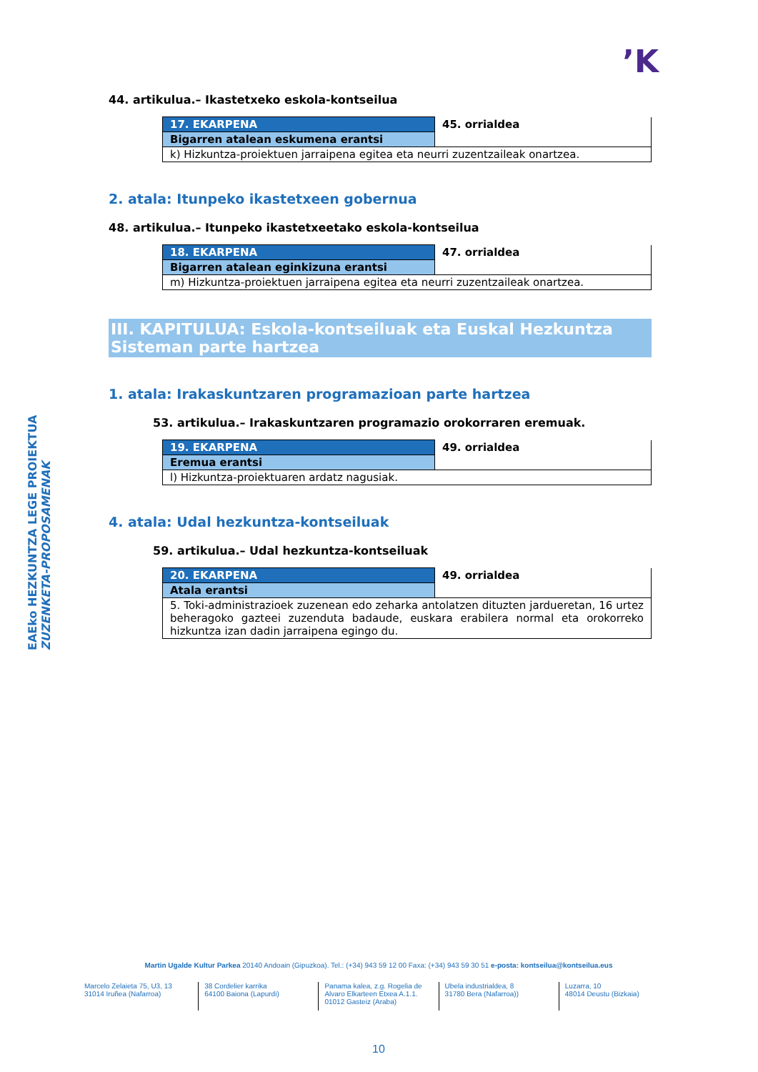’K
44. artikulua.– Ikastetxeko eskola-kontseilua
| 17. EKARPENA | 45. orrialdea |
| Bigarren atalean eskumena erantsi | |
| k) Hizkuntza-proiektuen jarraipena egitea eta neurri zuzentzaileak onartzea. | |
2. atala: Itunpeko ikastetxeen gobernua
48. artikulua.– Itunpeko ikastetxeetako eskola-kontseilua
| 18. EKARPENA | 47. orrialdea |
| Bigarren atalean eginkizuna erantsi | |
| m) Hizkuntza-proiektuen jarraipena egitea eta neurri zuzentzaileak onartzea. | |
III. KAPITULUA: Eskola-kontseiluak eta Euskal Hezkuntza Sisteman parte hartzea
1. atala: Irakaskuntzaren programazioan parte hartzea
53. artikulua.– Irakaskuntzaren programazio orokorraren eremuak.
| 19. EKARPENA | 49. orrialdea |
| Eremua erantsi | |
| l) Hizkuntza-proiektuaren ardatz nagusiak. | |
4. atala: Udal hezkuntza-kontseiluak
59. artikulua.– Udal hezkuntza-kontseiluak
| 20. EKARPENA | 49. orrialdea |
| Atala erantsi | |
| 5. Toki-administrazioek zuzenean edo zeharka antolatzen dituzten jardueretan, 16 urtez beheragoko gazteei zuzenduta badaude, euskara erabilera normal eta orokorreko hizkuntza izan dadin jarraipena egingo du. | |
EAEko HEZKUNTZA LEGE PROIEKTUA
ZUZENKETA-PROPOSAMENAK
Martin Ugalde Kultur Parkea 20140 Andoain (Gipuzkoa). Tel.: (+34) 943 59 12 00 Faxa: (+34) 943 59 30 51 e-posta: kontseilua@kontseilua.eus
Marcelo Zelaieta 75, U3, 13
31014 Iruñea (Nafarroa)
38 Cordelier karrika
64100 Baiona (Lapurdi)
Panama kalea, z.g. Rogelia de Alvaro Elkarteen Etxea A.1.1.
01012 Gasteiz (Araba)
Ubela industrialdea, 8
31780 Bera (Nafarroa))
Luzarra, 10
48014 Deustu (Bizkaia)
10